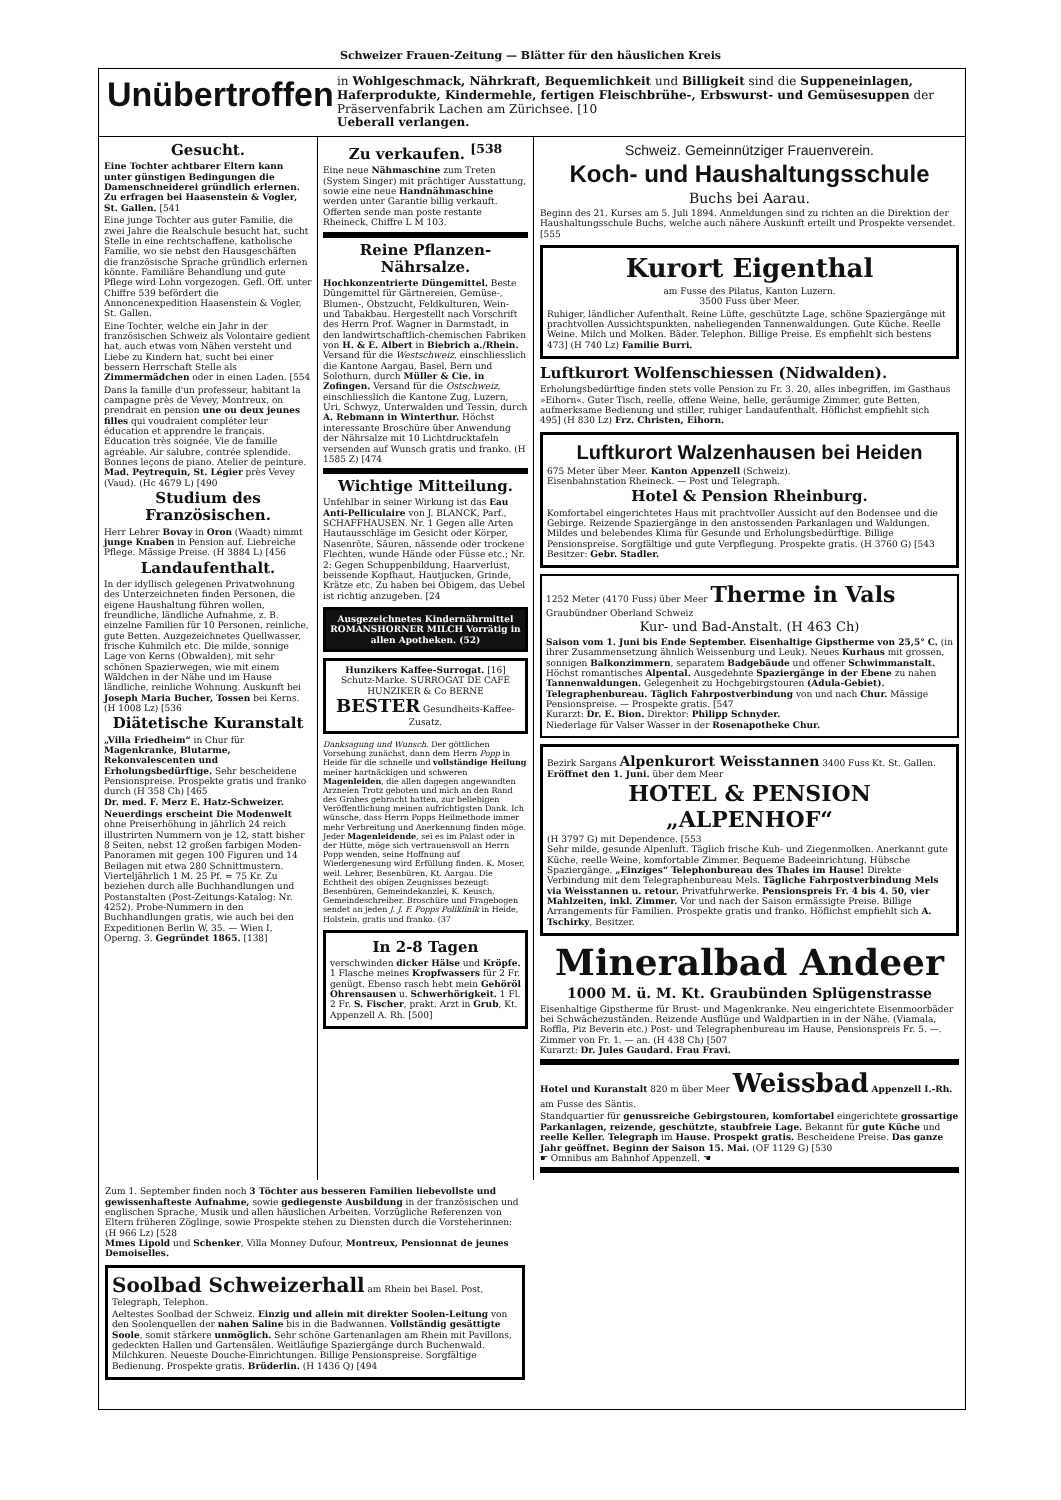Schweizer Frauen-Zeitung — Blätter für den häuslichen Kreis
Unübertroffen
in Wohlgeschmack, Nährkraft, Bequemlichkeit und Billigkeit sind die Suppeneinlagen, Haferprodukte, Kindermehle, fertigen Fleischbrühe-, Erbswurst- und Gemüsesuppen der Präservenfabrik Lachen am Zürichsee. [10
Ueberall verlangen.
Gesucht.
Eine Tochter achtbarer Eltern kann unter günstigen Bedingungen die Damenschneiderei gründlich erlernen. Zu erfragen bei Haasenstein & Vogler, St. Gallen. [541
Eine junge Tochter aus guter Familie, die zwei Jahre die Realschule besucht hat, sucht Stelle in eine rechtschaffene, katholische Familie, wo sie nebst den Hausgeschäften die französische Sprache gründlich erlernen könnte. Familiäre Behandlung und gute Pflege wird Lohn vorgezogen. Gefl. Off. unter Chiffre 539 befördert die Annoncenexpedition Haasenstein & Vogler, St. Gallen.
Eine Tochter, welche ein Jahr in der französischen Schweiz als Volontaire gedient hat, auch etwas vom Nähen versteht und Liebe zu Kindern hat, sucht bei einer bessern Herrschaft Stelle als Zimmermädchen oder in einen Laden. [554
Dans la famille d'un professeur, habitant la campagne près de Vevey, Montreux, on prendrait en pension une ou deux jeunes filles qui voudraient compléter leur éducation et apprendre le français. Education très soignée. Vie de famille agréable. Air salubre, contrée splendide. Bonnes leçons de piano. Atelier de peinture. Mad. Peytrequin, St. Légier près Vevey (Vaud). (Hc 4679 L) [490
Studium des Französischen.
Herr Lehrer Bovay in Oron (Waadt) nimmt junge Knaben in Pension auf. Liebreiche Pflege. Mässige Preise. (H 3884 L) [456
Landaufenthalt.
In der idyllisch gelegenen Privatwohnung des Unterzeichneten finden Personen, die eigene Haushaltung führen wollen, freundliche, ländliche Aufnahme, z. B. einzelne Familien für 10 Personen, reinliche, gute Betten. Auzgezeichnetes Quellwasser, frische Kuhmilch etc. Die milde, sonnige Lage von Kerns (Obwalden), mit sehr schönen Spazierwegen, wie mit einem Wäldchen in der Nähe und im Hause ländliche, reinliche Wohnung. Auskunft bei Joseph Maria Bucher, Tossen bei Kerns. (H 1008 Lz) [536
Diätetische Kuranstalt
„Villa Friedheim“ in Chur für Magenkranke, Blutarme, Rekonvalescenten und Erholungsbedürftige. Sehr bescheidene Pensionspreise. Prospekte gratis und franko durch (H 358 Ch) [465
Dr. med. F. Merz E. Hatz-Schweizer.
Neuerdings erscheint Die Modenwelt ohne Preiserhöhung in jährlich 24 reich illustrirten Nummern von je 12, statt bisher 8 Seiten, nebst 12 großen farbigen Moden-Panoramen mit gegen 100 Figuren und 14 Beilagen mit etwa 280 Schnittmustern. Vierteljährlich 1 M. 25 Pf. = 75 Kr. Zu beziehen durch alle Buchhandlungen und Postanstalten (Post-Zeitungs-Katalog: Nr. 4252). Probe-Nummern in den Buchhandlungen gratis, wie auch bei den Expeditionen Berlin W, 35. — Wien I, Operng. 3. Gegründet 1865. [138]
Zu verkaufen. <sup>[538</sup>
Eine neue Nähmaschine zum Treten (System Singer) mit prächtiger Ausstattung, sowie eine neue Handnähmaschine werden unter Garantie billig verkauft. Offerten sende man poste restante Rheineck, Chiffre L M 103.
Reine Pflanzen-Nährsalze.
Hochkonzentrierte Düngemittel. Beste Düngemittel für Gärtnereien, Gemüse-, Blumen-, Obstzucht, Feldkulturen, Wein- und Tabakbau. Hergestellt nach Vorschrift des Herrn Prof. Wagner in Darmstadt, in den landwirtschaftlich-chemischen Fabriken von H. & E. Albert in Biebrich a./Rhein. Versand für die Westschweiz, einschliesslich die Kantone Aargau, Basel, Bern und Solothurn, durch Müller & Cie. in Zofingen. Versand für die Ostschweiz, einschliesslich die Kantone Zug, Luzern, Uri, Schwyz, Unterwalden und Tessin, durch A. Rebmann in Winterthur. Höchst interessante Broschüre über Anwendung der Nährsalze mit 10 Lichtdrucktafeln versenden auf Wunsch gratis und franko. (H 1585 Z) [474
Wichtige Mitteilung.
Unfehlbar in seiner Wirkung ist das Eau Anti-Pelliculaire von J. BLANCK, Parf., SCHAFFHAUSEN. Nr. 1 Gegen alle Arten Hautausschläge im Gesicht oder Körper, Nasenröte, Säuren, nässende oder trockene Flechten, wunde Hände oder Füsse etc.; Nr. 2: Gegen Schuppenbildung, Haarverlust, beissende Kopfhaut, Hautjucken, Grinde, Krätze etc. Zu haben bei Obigem, das Uebel ist richtig anzugeben. [24
Ausgezeichnetes Kindernährmittel ROMANSHORNER MILCH Vorrätig in allen Apotheken. (52)
Hunzikers Kaffee-Surrogat. [16] Schutz-Marke. SURROGAT DE CAFÉ HUNZIKER & Co BERNE
BESTER Gesundheits-Kaffee-Zusatz.
Danksagung und Wunsch. Der göttlichen Vorsehung zunächst, dann dem Herrn Popp in Heide für die schnelle und vollständige Heilung meiner hartnäckigen und schweren Magenleiden, die allen dagegen angewandten Arzneien Trotz geboten und mich an den Rand des Grabes gebracht hatten, zur beliebigen Veröffentlichung meinen aufrichtigsten Dank. Ich wünsche, dass Herrn Popps Heilmethode immer mehr Verbreitung und Anerkennung finden möge. Jeder Magenleidende, sei es im Palast oder in der Hütte, möge sich vertrauensvoll an Herrn Popp wenden, seine Hoffnung auf Wiedergenesung wird Erfüllung finden. K. Moser, weil. Lehrer, Besenbüren, Kt. Aargau. Die Echtheit des obigen Zeugnisses bezeugt: Besenbüren, Gemeindekanzlei, K. Keusch, Gemeindeschreiber. Broschüre und Fragebogen sendet an jeden J. J. F. Popps Poliklinik in Heide, Holstein, gratis und franko. (37
In 2-8 Tagen
verschwinden dicker Hälse und Kröpfe. 1 Flasche meines Kropfwassers für 2 Fr. genügt. Ebenso rasch hebt mein Gehöröl Ohrensausen u. Schwerhörigkeit. 1 Fl. 2 Fr. S. Fischer, prakt. Arzt in Grub, Kt. Appenzell A. Rh. [500]
Schweiz. Gemeinnütziger Frauenverein.
Koch- und Haushaltungsschule
Buchs bei Aarau.
Beginn des 21. Kurses am 5. Juli 1894. Anmeldungen sind zu richten an die Direktion der Haushaltungsschule Buchs, welche auch nähere Auskunft erteilt und Prospekte versendet. [555
Kurort Eigenthal
am Fusse des Pilatus, Kanton Luzern.
3500 Fuss über Meer.
Ruhiger, ländlicher Aufenthalt. Reine Lüfte, geschützte Lage, schöne Spaziergänge mit prachtvollen Aussichtspunkten, naheliegenden Tannenwaldungen. Gute Küche. Reelle Weine. Milch und Molken. Bäder. Telephon. Billige Preise. Es empfiehlt sich bestens
473] (H 740 Lz) Familie Burri.
Luftkurort Wolfenschiessen (Nidwalden).
Erholungsbedürftige finden stets volle Pension zu Fr. 3. 20, alles inbegriffen, im Gasthaus »Eihorn«. Guter Tisch, reelle, offene Weine, helle, geräumige Zimmer, gute Betten, aufmerksame Bedienung und stiller, ruhiger Landaufenthalt. Höflichst empfiehlt sich
495] (H 830 Lz) Frz. Christen, Eihorn.
Luftkurort Walzenhausen bei Heiden
675 Meter über Meer. Kanton Appenzell (Schweiz).
Eisenbahnstation Rheineck. — Post und Telegraph.
Hotel & Pension Rheinburg.
Komfortabel eingerichtetes Haus mit prachtvoller Aussicht auf den Bodensee und die Gebirge. Reizende Spaziergänge in den anstossenden Parkanlagen und Waldungen. Mildes und belebendes Klima für Gesunde und Erholungsbedürftige. Billige Pensionspreise. Sorgfältige und gute Verpflegung. Prospekte gratis. (H 3760 G) [543
Besitzer: Gebr. Stadler.
1252 Meter (4170 Fuss) über Meer Therme in Vals Graubündner Oberland Schweiz
Kur- und Bad-Anstalt. (H 463 Ch)
Saison vom 1. Juni bis Ende September. Eisenhaltige Gipstherme von 25,5° C. (in ihrer Zusammensetzung ähnlich Weissenburg und Leuk). Neues Kurhaus mit grossen, sonnigen Balkonzimmern, separatem Badgebäude und offener Schwimmanstalt. Höchst romantisches Alpental. Ausgedehnte Spaziergänge in der Ebene zu nahen Tannenwaldungen. Gelegenheit zu Hochgebirgstouren (Adula-Gebiet). Telegraphenbureau. Täglich Fahrpostverbindung von und nach Chur. Mässige Pensionspreise. — Prospekte gratis. [547
Kurarzt: Dr. E. Bion. Direktor: Philipp Schnyder.
Niederlage für Valser Wasser in der Rosenapotheke Chur.
Bezirk Sargans Alpenkurort Weisstannen 3400 Fuss Kt. St. Gallen. Eröffnet den 1. Juni. über dem Meer
HOTEL & PENSION „ALPENHOF“
(H 3797 G) mit Dependence. [553
Sehr milde, gesunde Alpenluft. Täglich frische Kuh- und Ziegenmolken. Anerkannt gute Küche, reelle Weine, komfortable Zimmer. Bequeme Badeeinrichtung. Hübsche Spaziergänge. „Einziges“ Telephonbureau des Thales im Hause! Direkte Verbindung mit dem Telegraphenbureau Mels. Tägliche Fahrpostverbindung Mels via Weisstannen u. retour. Privatfuhrwerke. Pensionspreis Fr. 4 bis 4. 50, vier Mahlzeiten, inkl. Zimmer. Vor und nach der Saison ermässigte Preise. Billige Arrangements für Familien. Prospekte gratis und franko. Höflichst empfiehlt sich A. Tschirky, Besitzer.
Mineralbad Andeer
1000 M. ü. M. Kt. Graubünden Splügenstrasse
Eisenhaltige Gipstherme für Brust- und Magenkranke. Neu eingerichtete Eisenmoorbäder bei Schwächezuständen. Reizende Ausflüge und Waldpartien in in der Nähe. (Viamala, Roffla, Piz Beverin etc.) Post- und Telegraphenbureau im Hause, Pensionspreis Fr. 5. —. Zimmer von Fr. 1. — an. (H 438 Ch) [507
Kurarzt: Dr. Jules Gaudard. Frau Fravi.
Hotel und Kuranstalt 820 m über Meer Weissbad Appenzell I.-Rh. am Fusse des Säntis.
Standquartier für genussreiche Gebirgstouren, komfortabel eingerichtete grossartige Parkanlagen, reizende, geschützte, staubfreie Lage. Bekannt für gute Küche und reelle Keller. Telegraph im Hause. Prospekt gratis. Bescheidene Preise. Das ganze Jahr geöffnet. Beginn der Saison 15. Mai. (OF 1129 G) [530
☛ Omnibus am Bahnhof Appenzell. ☚
Zum 1. September finden noch 3 Töchter aus besseren Familien liebevollste und gewissenhafteste Aufnahme, sowie gediegenste Ausbildung in der französischen und englischen Sprache, Musik und allen häuslichen Arbeiten. Vorzügliche Referenzen von Eltern früheren Zöglinge, sowie Prospekte stehen zu Diensten durch die Vorsteherinnen: (H 966 Lz) [528
Mmes Lipold und Schenker, Villa Monney Dufour, Montreux, Pensionnat de jeunes Demoiselles.
Soolbad Schweizerhall am Rhein bei Basel. Post, Telegraph, Telephon.
Aeltestes Soolbad der Schweiz. Einzig und allein mit direkter Soolen-Leitung von den Soolenquellen der nahen Saline bis in die Badwannen. Vollständig gesättigte Soole, somit stärkere unmöglich. Sehr schöne Gartenanlagen am Rhein mit Pavillons, gedeckten Hallen und Gartensälen. Weitläufige Spaziergänge durch Buchenwald. Milchkuren. Neueste Douche-Einrichtungen. Billige Pensionspreise. Sorgfältige Bedienung. Prospekte gratis. Brüderlin. (H 1436 Q) [494